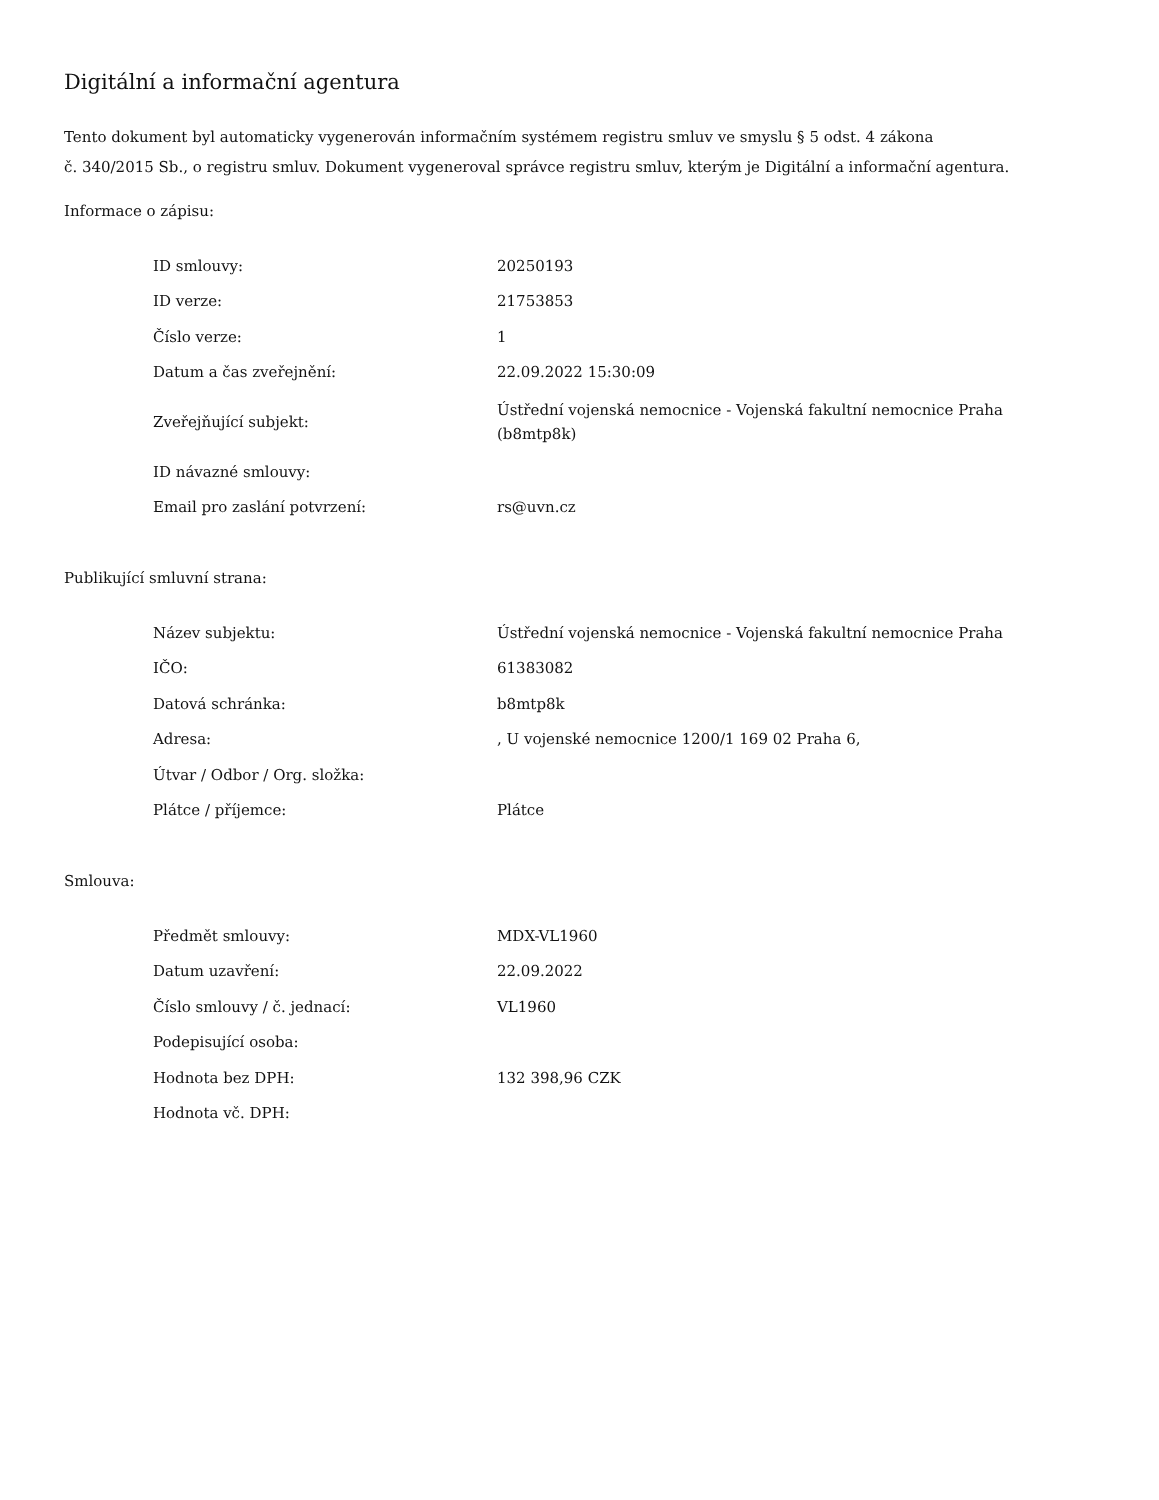Digitální a informační agentura
Tento dokument byl automaticky vygenerován informačním systémem registru smluv ve smyslu § 5 odst. 4 zákona
č. 340/2015 Sb., o registru smluv. Dokument vygeneroval správce registru smluv, kterým je Digitální a informační agentura.
Informace o zápisu:
| ID smlouvy: | 20250193 |
| ID verze: | 21753853 |
| Číslo verze: | 1 |
| Datum a čas zveřejnění: | 22.09.2022 15:30:09 |
| Zveřejňující subjekt: | Ústřední vojenská nemocnice - Vojenská fakultní nemocnice Praha (b8mtp8k) |
| ID návazné smlouvy: | |
| Email pro zaslání potvrzení: | rs@uvn.cz |
Publikující smluvní strana:
| Název subjektu: | Ústřední vojenská nemocnice - Vojenská fakultní nemocnice Praha |
| IČO: | 61383082 |
| Datová schránka: | b8mtp8k |
| Adresa: | , U vojenské nemocnice 1200/1 169 02 Praha 6, |
| Útvar / Odbor / Org. složka: | |
| Plátce / příjemce: | Plátce |
Smlouva:
| Předmět smlouvy: | MDX-VL1960 |
| Datum uzavření: | 22.09.2022 |
| Číslo smlouvy / č. jednací: | VL1960 |
| Podepisující osoba: | |
| Hodnota bez DPH: | 132 398,96 CZK |
| Hodnota vč. DPH: | |